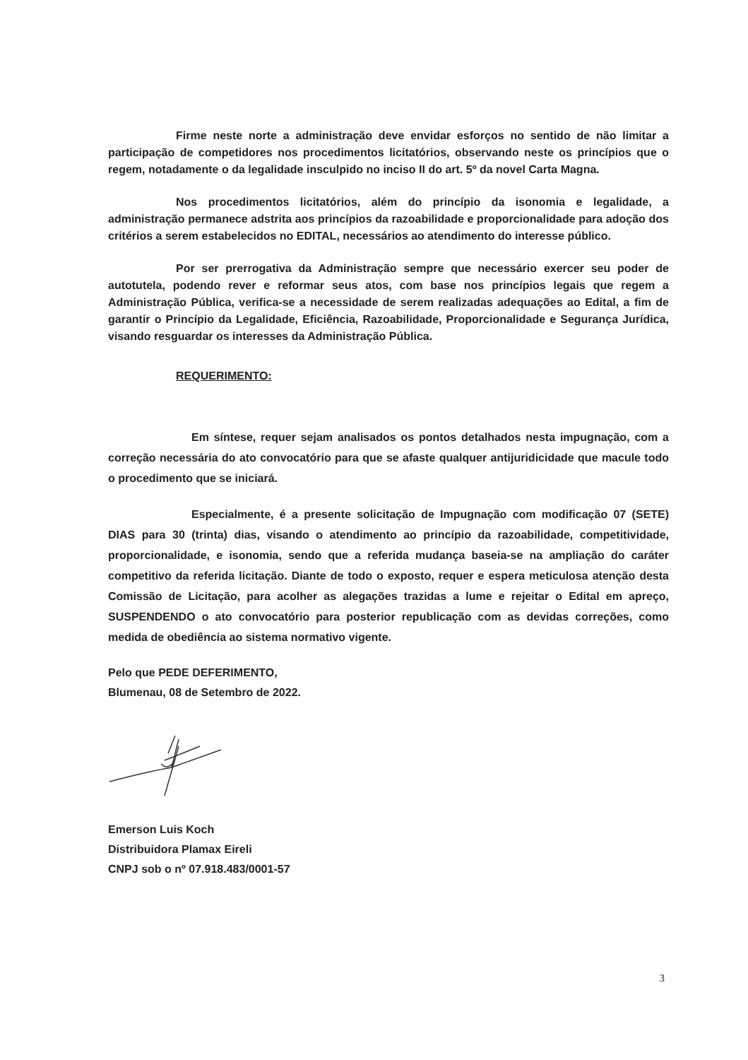Firme neste norte a administração deve envidar esforços no sentido de não limitar a participação de competidores nos procedimentos licitatórios, observando neste os princípios que o regem, notadamente o da legalidade insculpido no inciso II do art. 5º da novel Carta Magna.
Nos procedimentos licitatórios, além do princípio da isonomia e legalidade, a administração permanece adstrita aos princípios da razoabilidade e proporcionalidade para adoção dos critérios a serem estabelecidos no EDITAL, necessários ao atendimento do interesse público.
Por ser prerrogativa da Administração sempre que necessário exercer seu poder de autotutela, podendo rever e reformar seus atos, com base nos princípios legais que regem a Administração Pública, verifica-se a necessidade de serem realizadas adequações ao Edital, a fim de garantir o Princípio da Legalidade, Eficiência, Razoabilidade, Proporcionalidade e Segurança Jurídica, visando resguardar os interesses da Administração Pública.
REQUERIMENTO:
Em síntese, requer sejam analisados os pontos detalhados nesta impugnação, com a correção necessária do ato convocatório para que se afaste qualquer antijuridicidade que macule todo o procedimento que se iniciará.
Especialmente, é a presente solicitação de Impugnação com modificação 07 (SETE) DIAS para 30 (trinta) dias, visando o atendimento ao princípio da razoabilidade, competitividade, proporcionalidade, e isonomia, sendo que a referida mudança baseia-se na ampliação do caráter competitivo da referida licitação. Diante de todo o exposto, requer e espera meticulosa atenção desta Comissão de Licitação, para acolher as alegações trazidas a lume e rejeitar o Edital em apreço, SUSPENDENDO o ato convocatório para posterior republicação com as devidas correções, como medida de obediência ao sistema normativo vigente.
Pelo que PEDE DEFERIMENTO,
Blumenau, 08 de Setembro de 2022.
Emerson Luis Koch
Distribuidora Plamax Eireli
CNPJ sob o nº 07.918.483/0001-57
3